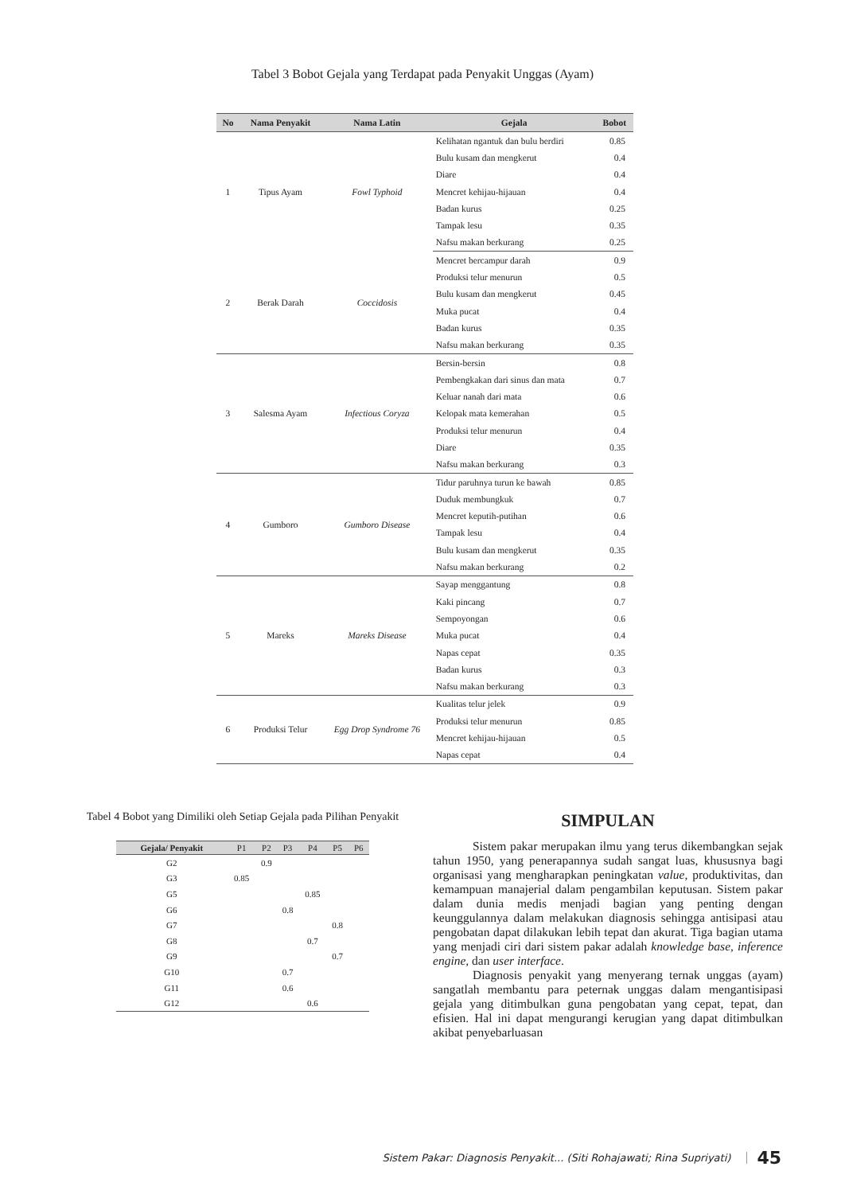Tabel 3 Bobot Gejala yang Terdapat pada Penyakit Unggas (Ayam)
| No | Nama Penyakit | Nama Latin | Gejala | Bobot |
| --- | --- | --- | --- | --- |
| 1 | Tipus Ayam | Fowl Typhoid | Kelihatan ngantuk dan bulu berdiri | 0.85 |
| | | | Bulu kusam dan mengkerut | 0.4 |
| | | | Diare | 0.4 |
| | | | Mencret kehijau-hijauan | 0.4 |
| | | | Badan kurus | 0.25 |
| | | | Tampak lesu | 0.35 |
| | | | Nafsu makan berkurang | 0.25 |
| 2 | Berak Darah | Coccidosis | Mencret bercampur darah | 0.9 |
| | | | Produksi telur menurun | 0.5 |
| | | | Bulu kusam dan mengkerut | 0.45 |
| | | | Muka pucat | 0.4 |
| | | | Badan kurus | 0.35 |
| | | | Nafsu makan berkurang | 0.35 |
| 3 | Salesma Ayam | Infectious Coryza | Bersin-bersin | 0.8 |
| | | | Pembengkakan dari sinus dan mata | 0.7 |
| | | | Keluar nanah dari mata | 0.6 |
| | | | Kelopak mata kemerahan | 0.5 |
| | | | Produksi telur menurun | 0.4 |
| | | | Diare | 0.35 |
| | | | Nafsu makan berkurang | 0.3 |
| 4 | Gumboro | Gumboro Disease | Tidur paruhnya turun ke bawah | 0.85 |
| | | | Duduk membungkuk | 0.7 |
| | | | Mencret keputih-putihan | 0.6 |
| | | | Tampak lesu | 0.4 |
| | | | Bulu kusam dan mengkerut | 0.35 |
| | | | Nafsu makan berkurang | 0.2 |
| 5 | Mareks | Mareks Disease | Sayap menggantung | 0.8 |
| | | | Kaki pincang | 0.7 |
| | | | Sempoyongan | 0.6 |
| | | | Muka pucat | 0.4 |
| | | | Napas cepat | 0.35 |
| | | | Badan kurus | 0.3 |
| | | | Nafsu makan berkurang | 0.3 |
| 6 | Produksi Telur | Egg Drop Syndrome 76 | Kualitas telur jelek | 0.9 |
| | | | Produksi telur menurun | 0.85 |
| | | | Mencret kehijau-hijauan | 0.5 |
| | | | Napas cepat | 0.4 |
Tabel 4 Bobot yang Dimiliki oleh Setiap Gejala pada Pilihan Penyakit
| Gejala/ Penyakit | P1 | P2 | P3 | P4 | P5 | P6 |
| --- | --- | --- | --- | --- | --- | --- |
| G2 | | 0.9 | | | | |
| G3 | 0.85 | | | | | |
| G5 | | | | 0.85 | | |
| G6 | | | 0.8 | | | |
| G7 | | | | | 0.8 | |
| G8 | | | | 0.7 | | |
| G9 | | | | | 0.7 | |
| G10 | | | 0.7 | | | |
| G11 | | | 0.6 | | | |
| G12 | | | | 0.6 | | |
SIMPULAN
Sistem pakar merupakan ilmu yang terus dikembangkan sejak tahun 1950, yang penerapannya sudah sangat luas, khususnya bagi organisasi yang mengharapkan peningkatan value, produktivitas, dan kemampuan manajerial dalam pengambilan keputusan. Sistem pakar dalam dunia medis menjadi bagian yang penting dengan keunggulannya dalam melakukan diagnosis sehingga antisipasi atau pengobatan dapat dilakukan lebih tepat dan akurat. Tiga bagian utama yang menjadi ciri dari sistem pakar adalah knowledge base, inference engine, dan user interface.
Diagnosis penyakit yang menyerang ternak unggas (ayam) sangatlah membantu para peternak unggas dalam mengantisipasi gejala yang ditimbulkan guna pengobatan yang cepat, tepat, dan efisien. Hal ini dapat mengurangi kerugian yang dapat ditimbulkan akibat penyebarluasan
Sistem Pakar: Diagnosis Penyakit... (Siti Rohajawati; Rina Supriyati) 45